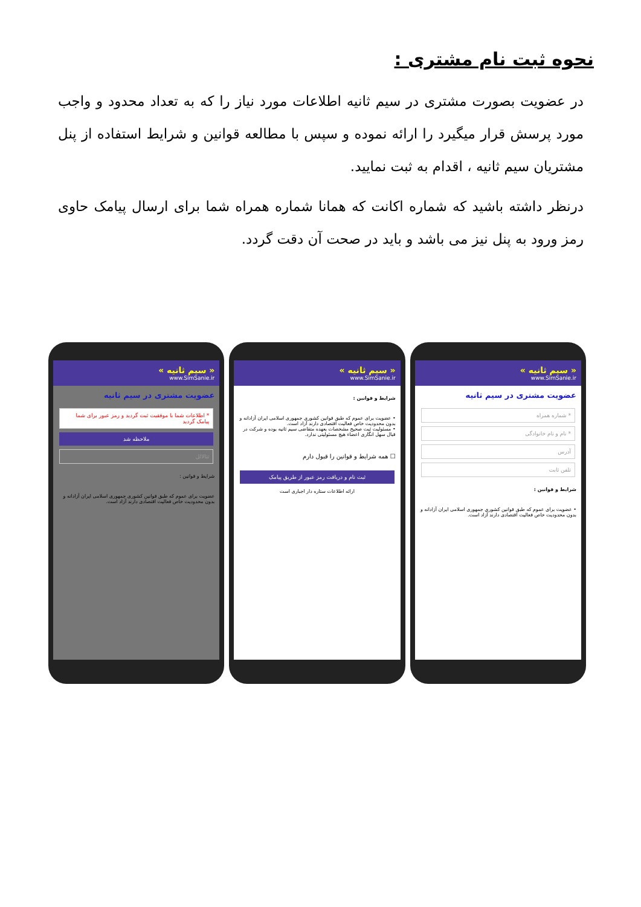نحوه ثبت نام مشتری :
در عضویت بصورت مشتری در سیم ثانیه اطلاعات مورد نیاز را که به تعداد محدود و واجب مورد پرسش قرار میگیرد را ارائه نموده و سپس با مطالعه قوانین و شرایط استفاده از پنل مشتریان سیم ثانیه ، اقدام به ثبت نمایید.
درنظر داشته باشید که شماره اکانت که همانا شماره همراه شما برای ارسال پیامک حاوی رمز ورود به پنل نیز می باشد و باید در صحت آن دقت گردد.
« سیم ثانیه »
www.SimSanie.ir
عضویت مشتری در سیم ثانیه
* اطلاعات شما با موفقیت ثبت گردید و رمز عبور برای شما پیامک گردید
ملاحظه شد
تتالالل
شرایط و قوانین :
عضویت برای عموم که طبق قوانین کشوری جمهوری اسلامی ایران آزادانه و بدون محدودیت خاص فعالیت اقتصادی دارند آزاد است.
« سیم ثانیه »
www.SimSanie.ir
شرایط و قوانین :
• عضویت برای عموم که طبق قوانین کشوری جمهوری اسلامی ایران آزادانه و بدون محدودیت خاص فعالیت اقتصادی دارند آزاد است.
• مسئولیت ثبت صحیح مشخصات بعهده متقاضی سیم ثانیه بوده و شرکت در قبال سهل انگاری اعضاء هیچ مسئولیتی ندارد.
☐ همه شرایط و قوانین را قبول دارم
ثبت نام و دریافت رمز عبور از طریق پیامک
ارائه اطلاعات ستاره دار اجباری است
« سیم ثانیه »
www.SimSanie.ir
عضویت مشتری در سیم ثانیه
* شماره همراه
* نام و نام خانوادگی
آدرس
تلفن ثابت
شرایط و قوانین :
• عضویت برای عموم که طبق قوانین کشوری جمهوری اسلامی ایران آزادانه و بدون محدودیت خاص فعالیت اقتصادی دارند آزاد است.